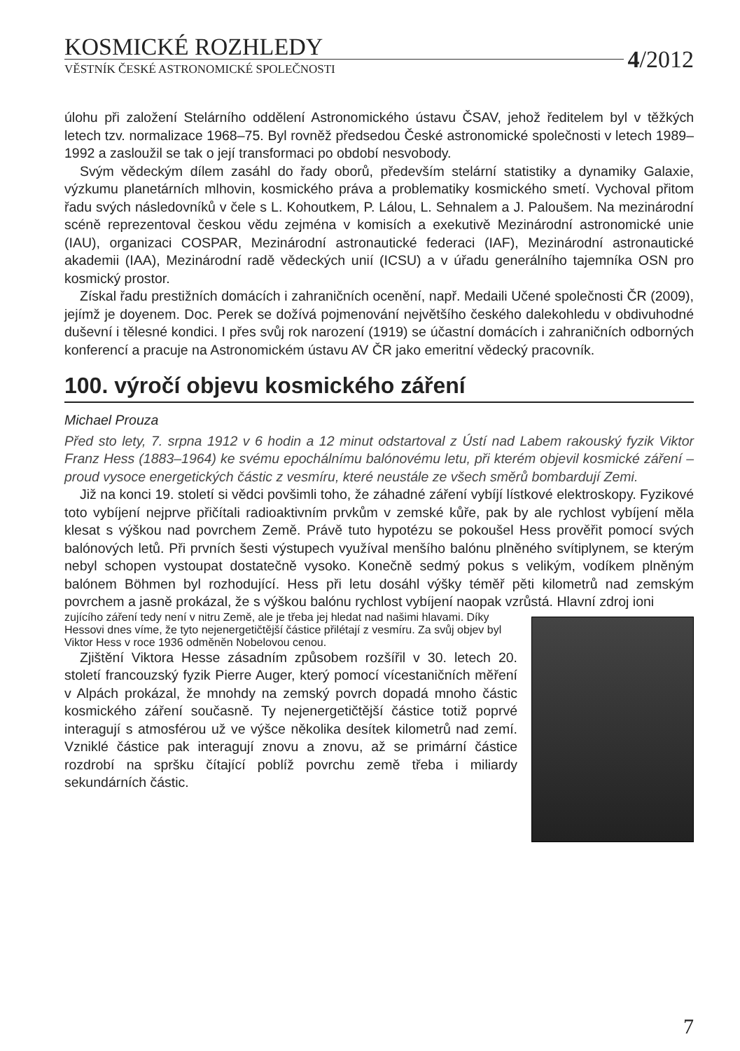KOSMICKÉ ROZHLEDY
4/2012
VĚSTNÍK ČESKÉ ASTRONOMICKÉ SPOLEČNOSTI
úlohu při založení Stelárního oddělení Astronomického ústavu ČSAV, jehož ředitelem byl v těžkých letech tzv. normalizace 1968–75. Byl rovněž předsedou České astronomické společnosti v letech 1989–1992 a zasloužil se tak o její transformaci po období nesvobody.
Svým vědeckým dílem zasáhl do řady oborů, především stelární statistiky a dynamiky Galaxie, výzkumu planetárních mlhovin, kosmického práva a problematiky kosmického smetí. Vychoval přitom řadu svých následovníků v čele s L. Kohoutkem, P. Lálou, L. Sehnalem a J. Paloušem. Na mezinárodní scéně reprezentoval českou vědu zejména v komisích a exekutivě Mezinárodní astronomické unie (IAU), organizaci COSPAR, Mezinárodní astronautické federaci (IAF), Mezinárodní astronautické akademii (IAA), Mezinárodní radě vědeckých unií (ICSU) a v úřadu generálního tajemníka OSN pro kosmický prostor.
Získal řadu prestižních domácích i zahraničních ocenění, např. Medaili Učené společnosti ČR (2009), jejímž je doyenem. Doc. Perek se dožívá pojmenování největšího českého dalekohledu v obdivuhodné duševní i tělesné kondici. I přes svůj rok narození (1919) se účastní domácích i zahraničních odborných konferencí a pracuje na Astronomickém ústavu AV ČR jako emeritní vědecký pracovník.
100. výročí objevu kosmického záření
Michael Prouza
Před sto lety, 7. srpna 1912 v 6 hodin a 12 minut odstartoval z Ústí nad Labem rakouský fyzik Viktor Franz Hess (1883–1964) ke svému epochálnímu balónovému letu, při kterém objevil kosmické záření – proud vysoce energetických částic z vesmíru, které neustále ze všech směrů bombardují Zemi.
Již na konci 19. století si vědci povšimli toho, že záhadné záření vybíjí lístkové elektroskopy. Fyzikové toto vybíjení nejprve přičítali radioaktivním prvkům v zemské kůře, pak by ale rychlost vybíjení měla klesat s výškou nad povrchem Země. Právě tuto hypotézu se pokoušel Hess prověřit pomocí svých balónových letů. Při prvních šesti výstupech využíval menšího balónu plněného svítiplynem, se kterým nebyl schopen vystoupat dostatečně vysoko. Konečně sedmý pokus s velikým, vodíkem plněným balónem Böhmen byl rozhodující. Hess při letu dosáhl výšky téměř pěti kilometrů nad zemským povrchem a jasně prokázal, že s výškou balónu rychlost vybíjení naopak vzrůstá. Hlavní zdroj ioni
zujícího záření tedy není v nitru Země, ale je třeba jej hledat nad našimi hlavami. Díky Hessovi dnes víme, že tyto nejenergetičtější částice přilétají z vesmíru. Za svůj objev byl Viktor Hess v roce 1936 odměněn Nobelovou cenou.
Zjištění Viktora Hesse zásadním způsobem rozšířil v 30. letech 20. století francouzský fyzik Pierre Auger, který pomocí vícestaničních měření v Alpách prokázal, že mnohdy na zemský povrch dopadá mnoho částic kosmického záření současně. Ty nejenergetičtější částice totiž poprvé interagují s atmosférou už ve výšce několika desítek kilometrů nad zemí. Vzniklé částice pak interagují znovu a znovu, až se primární částice rozdrobí na spršku čítající poblíž povrchu země třeba i miliardy sekundárních částic.
7